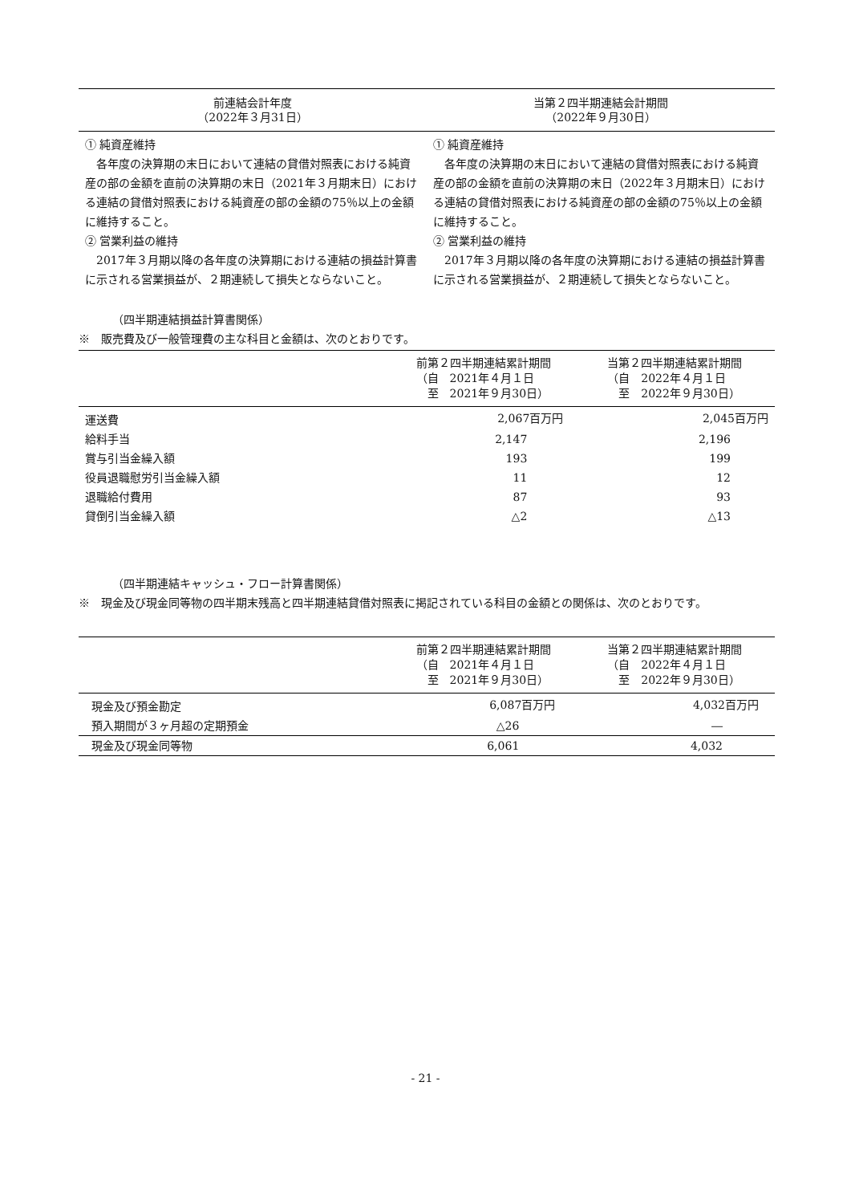| 前連結会計年度 （2022年３月31日） | 当第２四半期連結会計期間 （2022年９月30日） |
| --- | --- |
| ① 純資産維持 各年度の決算期の末日において連結の貸借対照表における純資産の部の金額を直前の決算期の末日（2021年３月期末日）における連結の貸借対照表における純資産の部の金額の75％以上の金額に維持すること。 ② 営業利益の維持 2017年３月期以降の各年度の決算期における連結の損益計算書に示される営業損益が、２期連続して損失とならないこと。 | ① 純資産維持 各年度の決算期の末日において連結の貸借対照表における純資産の部の金額を直前の決算期の末日（2022年３月期末日）における連結の貸借対照表における純資産の部の金額の75％以上の金額に維持すること。 ② 営業利益の維持 2017年３月期以降の各年度の決算期における連結の損益計算書に示される営業損益が、２期連続して損失とならないこと。 |
（四半期連結損益計算書関係）
※　販売費及び一般管理費の主な科目と金額は、次のとおりです。
| | 前第２四半期連結累計期間 （自 2021年４月１日 至 2021年９月30日） | 当第２四半期連結累計期間 （自 2022年４月１日 至 2022年９月30日） |
| --- | --- | --- |
| 運送費 | 2,067百万円 | 2,045百万円 |
| 給料手当 | 2,147 | 2,196 |
| 賞与引当金繰入額 | 193 | 199 |
| 役員退職慰労引当金繰入額 | 11 | 12 |
| 退職給付費用 | 87 | 93 |
| 貸倒引当金繰入額 | △2 | △13 |
（四半期連結キャッシュ・フロー計算書関係）
※　現金及び現金同等物の四半期末残高と四半期連結貸借対照表に掲記されている科目の金額との関係は、次のとおりです。
| | 前第２四半期連結累計期間 （自 2021年４月１日 至 2021年９月30日） | 当第２四半期連結累計期間 （自 2022年４月１日 至 2022年９月30日） |
| --- | --- | --- |
| 現金及び預金勘定 | 6,087百万円 | 4,032百万円 |
| 預入期間が３ヶ月超の定期預金 | △26 | ― |
| 現金及び現金同等物 | 6,061 | 4,032 |
- 21 -